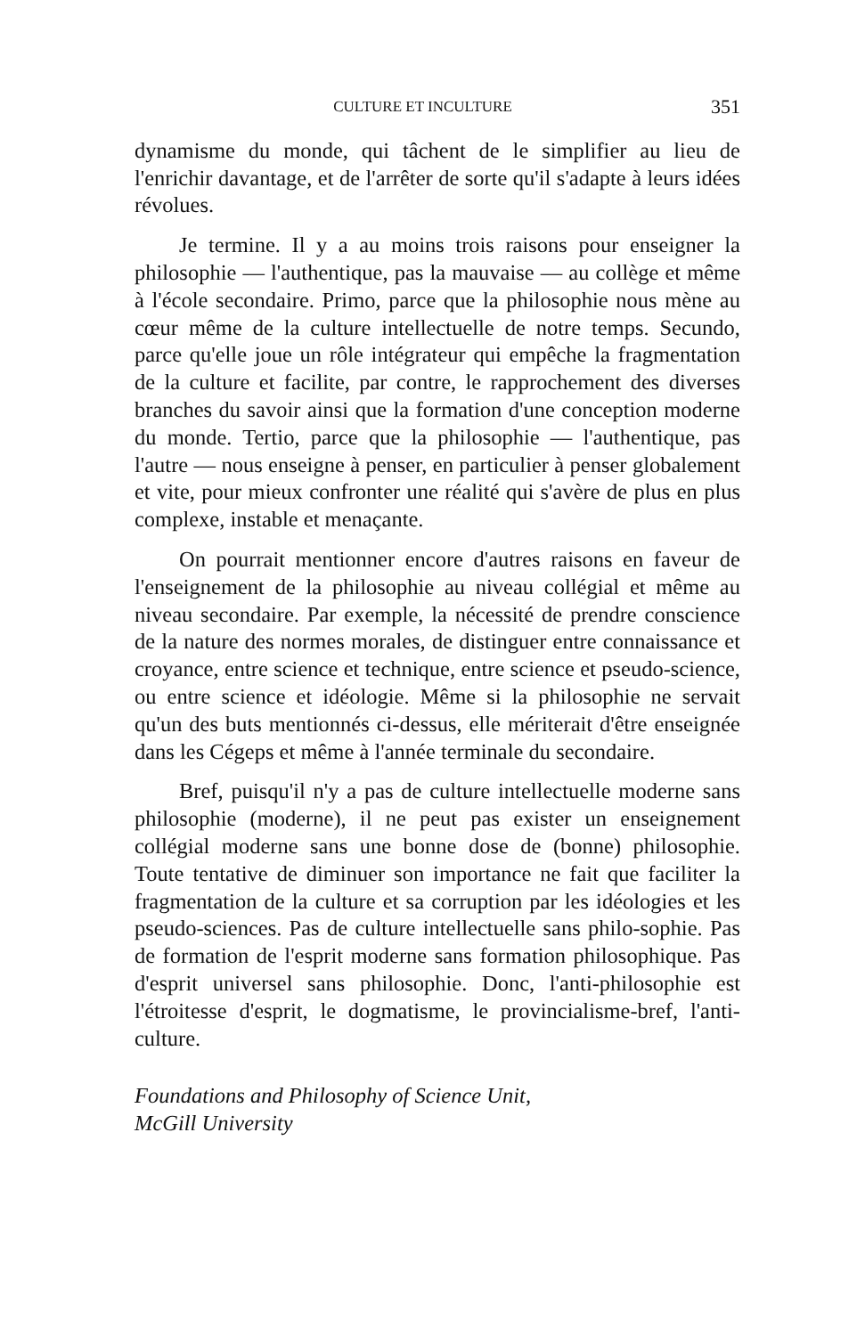CULTURE ET INCULTURE 351
dynamisme du monde, qui tâchent de le simplifier au lieu de l'enrichir davantage, et de l'arrêter de sorte qu'il s'adapte à leurs idées révolues.
Je termine. Il y a au moins trois raisons pour enseigner la philosophie — l'authentique, pas la mauvaise — au collège et même à l'école secondaire. Primo, parce que la philosophie nous mène au cœur même de la culture intellectuelle de notre temps. Secundo, parce qu'elle joue un rôle intégrateur qui empêche la fragmentation de la culture et facilite, par contre, le rapprochement des diverses branches du savoir ainsi que la formation d'une conception moderne du monde. Tertio, parce que la philosophie — l'authentique, pas l'autre — nous enseigne à penser, en particulier à penser globalement et vite, pour mieux confronter une réalité qui s'avère de plus en plus complexe, instable et menaçante.
On pourrait mentionner encore d'autres raisons en faveur de l'enseignement de la philosophie au niveau collégial et même au niveau secondaire. Par exemple, la nécessité de prendre conscience de la nature des normes morales, de distinguer entre connaissance et croyance, entre science et technique, entre science et pseudo-science, ou entre science et idéologie. Même si la philosophie ne servait qu'un des buts mentionnés ci-dessus, elle mériterait d'être enseignée dans les Cégeps et même à l'année terminale du secondaire.
Bref, puisqu'il n'y a pas de culture intellectuelle moderne sans philosophie (moderne), il ne peut pas exister un enseignement collégial moderne sans une bonne dose de (bonne) philosophie. Toute tentative de diminuer son importance ne fait que faciliter la fragmentation de la culture et sa corruption par les idéologies et les pseudo-sciences. Pas de culture intellectuelle sans philo-sophie. Pas de formation de l'esprit moderne sans formation philosophique. Pas d'esprit universel sans philosophie. Donc, l'anti-philosophie est l'étroitesse d'esprit, le dogmatisme, le provincialisme-bref, l'anti-culture.
Foundations and Philosophy of Science Unit,
McGill University